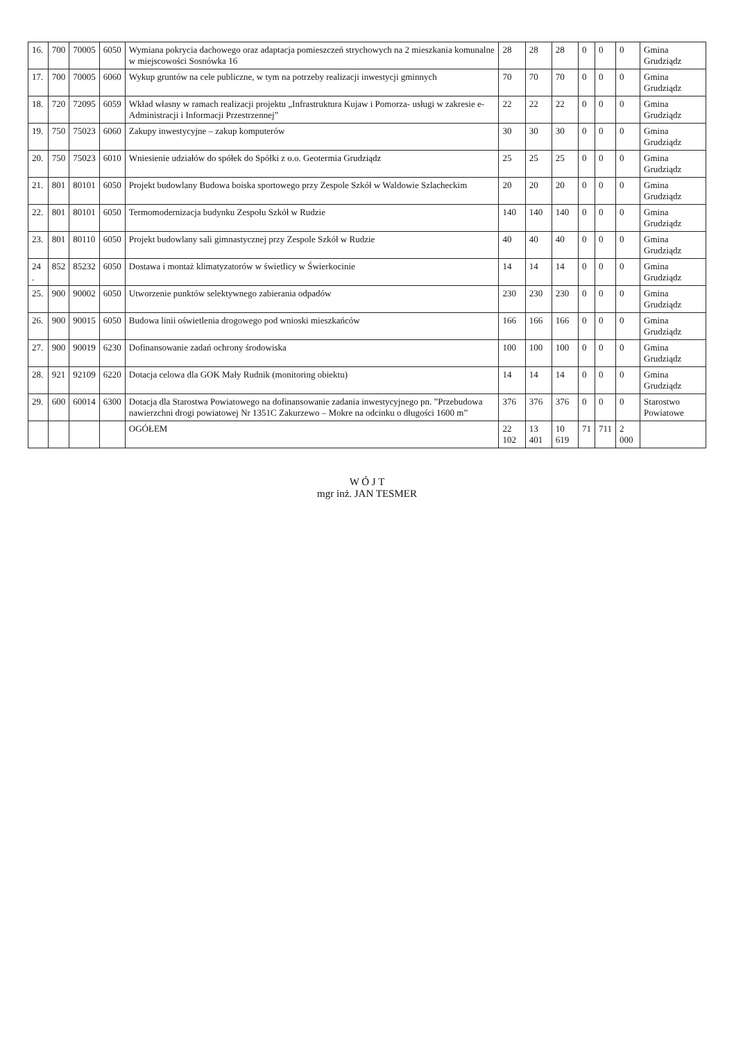| 16. | 700 | 70005 | 6050 | Wymiana pokrycia dachowego oraz adaptacja pomieszczeń strychowych na 2 mieszkania komunalne w miejscowości Sosnówka 16 | 28 | 28 | 28 | 0 | 0 | 0 | Gmina Grudziądz |
| 17. | 700 | 70005 | 6060 | Wykup gruntów na cele publiczne, w tym na potrzeby realizacji inwestycji gminnych | 70 | 70 | 70 | 0 | 0 | 0 | Gmina Grudziądz |
| 18. | 720 | 72095 | 6059 | Wkład własny w ramach realizacji projektu „Infrastruktura Kujaw i Pomorza- usługi w zakresie e-Administracji i Informacji Przestrzennej” | 22 | 22 | 22 | 0 | 0 | 0 | Gmina Grudziądz |
| 19. | 750 | 75023 | 6060 | Zakupy inwestycyjne – zakup komputerów | 30 | 30 | 30 | 0 | 0 | 0 | Gmina Grudziądz |
| 20. | 750 | 75023 | 6010 | Wniesienie udziałów do spółek do Spółki z o.o. Geotermia Grudziądz | 25 | 25 | 25 | 0 | 0 | 0 | Gmina Grudziądz |
| 21. | 801 | 80101 | 6050 | Projekt budowlany Budowa boiska sportowego przy Zespole Szkół w Waldowie Szlacheckim | 20 | 20 | 20 | 0 | 0 | 0 | Gmina Grudziądz |
| 22. | 801 | 80101 | 6050 | Termomodernizacja budynku Zespołu Szkół w Rudzie | 140 | 140 | 140 | 0 | 0 | 0 | Gmina Grudziądz |
| 23. | 801 | 80110 | 6050 | Projekt budowlany sali gimnastycznej przy Zespole Szkół w Rudzie | 40 | 40 | 40 | 0 | 0 | 0 | Gmina Grudziądz |
| 24 . | 852 | 85232 | 6050 | Dostawa i montaż klimatyzatorów w świetlicy w Świerkocinie | 14 | 14 | 14 | 0 | 0 | 0 | Gmina Grudziądz |
| 25. | 900 | 90002 | 6050 | Utworzenie punktów selektywnego zabierania odpadów | 230 | 230 | 230 | 0 | 0 | 0 | Gmina Grudziądz |
| 26. | 900 | 90015 | 6050 | Budowa linii oświetlenia drogowego pod wnioski mieszkańców | 166 | 166 | 166 | 0 | 0 | 0 | Gmina Grudziądz |
| 27. | 900 | 90019 | 6230 | Dofinansowanie zadań ochrony środowiska | 100 | 100 | 100 | 0 | 0 | 0 | Gmina Grudziądz |
| 28. | 921 | 92109 | 6220 | Dotacja celowa dla GOK Mały Rudnik (monitoring obiektu) | 14 | 14 | 14 | 0 | 0 | 0 | Gmina Grudziądz |
| 29. | 600 | 60014 | 6300 | Dotacja dla Starostwa Powiatowego na dofinansowanie zadania inwestycyjnego pn. ”Przebudowa nawierzchni drogi powiatowej Nr 1351C Zakurzewo – Mokre na odcinku o długości 1600 m” | 376 | 376 | 376 | 0 | 0 | 0 | Starostwo Powiatowe |
| | | | | OGÓŁEM | 22 102 | 13 401 | 10 619 | 71 | 711 | 2 000 | |
W Ó J T
mgr inż. JAN TESMER